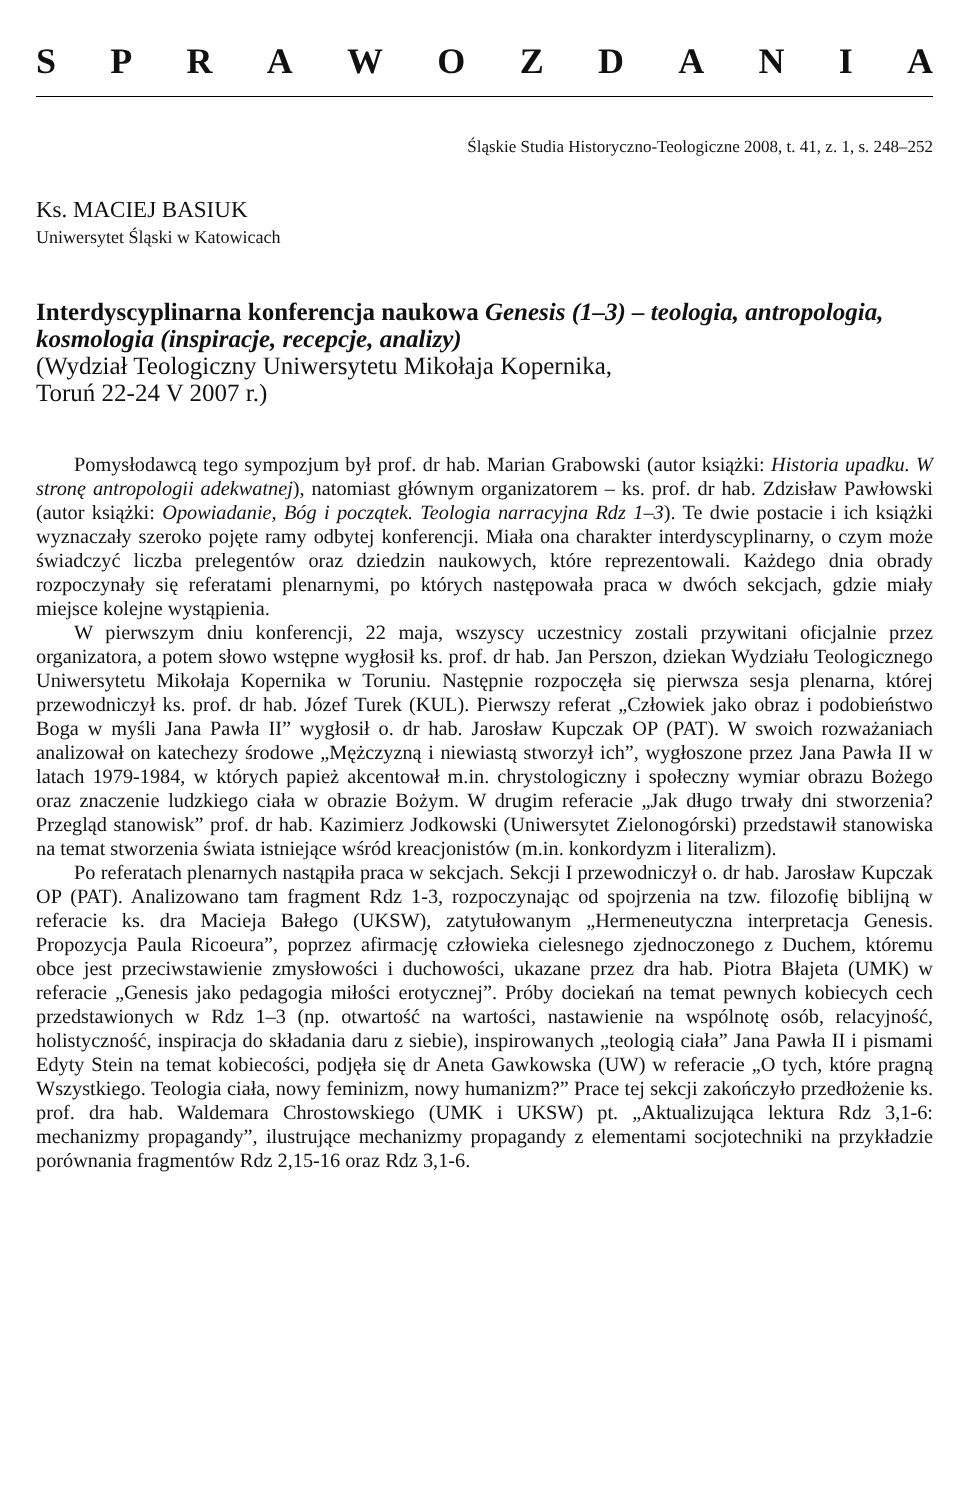SPRAWOZDANIA
Śląskie Studia Historyczno-Teologiczne 2008, t. 41, z. 1, s. 248–252
Ks. MACIEJ BASIUK
Uniwersytet Śląski w Katowicach
Interdyscyplinarna konferencja naukowa Genesis (1–3) – teologia, antropologia, kosmologia (inspiracje, recepcje, analizy)
(Wydział Teologiczny Uniwersytetu Mikołaja Kopernika,
Toruń 22-24 V 2007 r.)
Pomysłodawcą tego sympozjum był prof. dr hab. Marian Grabowski (autor książki: Historia upadku. W stronę antropologii adekwatnej), natomiast głównym organizatorem – ks. prof. dr hab. Zdzisław Pawłowski (autor książki: Opowiadanie, Bóg i początek. Teologia narracyjna Rdz 1–3). Te dwie postacie i ich książki wyznaczały szeroko pojęte ramy odbytej konferencji. Miała ona charakter interdyscyplinarny, o czym może świadczyć liczba prelegentów oraz dziedzin naukowych, które reprezentowali. Każdego dnia obrady rozpoczynały się referatami plenarnymi, po których następowała praca w dwóch sekcjach, gdzie miały miejsce kolejne wystąpienia.
W pierwszym dniu konferencji, 22 maja, wszyscy uczestnicy zostali przywitani oficjalnie przez organizatora, a potem słowo wstępne wygłosił ks. prof. dr hab. Jan Perszon, dziekan Wydziału Teologicznego Uniwersytetu Mikołaja Kopernika w Toruniu. Następnie rozpoczęła się pierwsza sesja plenarna, której przewodniczył ks. prof. dr hab. Józef Turek (KUL). Pierwszy referat „Człowiek jako obraz i podobieństwo Boga w myśli Jana Pawła II” wygłosił o. dr hab. Jarosław Kupczak OP (PAT). W swoich rozważaniach analizował on katechezy środowe „Mężczyzną i niewiastą stworzył ich”, wygłoszone przez Jana Pawła II w latach 1979-1984, w których papież akcentował m.in. chrystologiczny i społeczny wymiar obrazu Bożego oraz znaczenie ludzkiego ciała w obrazie Bożym. W drugim referacie „Jak długo trwały dni stworzenia? Przegląd stanowisk” prof. dr hab. Kazimierz Jodkowski (Uniwersytet Zielonogórski) przedstawił stanowiska na temat stworzenia świata istniejące wśród kreacjonistów (m.in. konkordyzm i literalizm).
Po referatach plenarnych nastąpiła praca w sekcjach. Sekcji I przewodniczył o. dr hab. Jarosław Kupczak OP (PAT). Analizowano tam fragment Rdz 1-3, rozpoczynając od spojrzenia na tzw. filozofię biblijną w referacie ks. dra Macieja Bałego (UKSW), zatytułowanym „Hermeneutyczna interpretacja Genesis. Propozycja Paula Ricoeura”, poprzez afirmację człowieka cielesnego zjednoczonego z Duchem, któremu obce jest przeciwstawienie zmysłowości i duchowości, ukazane przez dra hab. Piotra Błajeta (UMK) w referacie „Genesis jako pedagogia miłości erotycznej”. Próby dociekań na temat pewnych kobiecych cech przedstawionych w Rdz 1–3 (np. otwartość na wartości, nastawienie na wspólnotę osób, relacyjność, holistyczność, inspiracja do składania daru z siebie), inspirowanych „teologią ciała” Jana Pawła II i pismami Edyty Stein na temat kobiecości, podjęła się dr Aneta Gawkowska (UW) w referacie „O tych, które pragną Wszystkiego. Teologia ciała, nowy feminizm, nowy humanizm?” Prace tej sekcji zakończyło przedłożenie ks. prof. dra hab. Waldemara Chrostowskiego (UMK i UKSW) pt. „Aktualizująca lektura Rdz 3,1-6: mechanizmy propagandy”, ilustrujące mechanizmy propagandy z elementami socjotechniki na przykładzie porównania fragmentów Rdz 2,15-16 oraz Rdz 3,1-6.